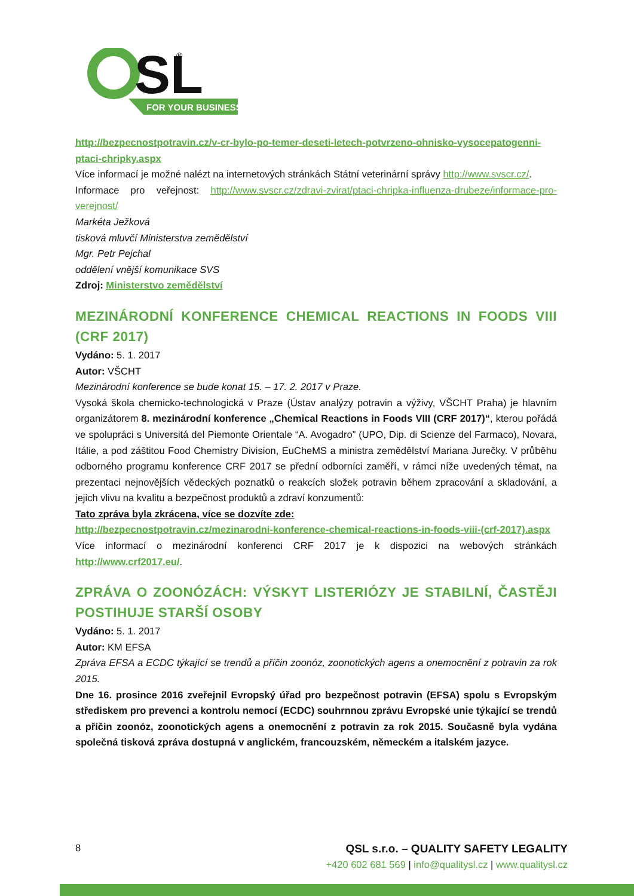SL
FOR YOUR BUSINESS
®
http://bezpecnostpotravin.cz/v-cr-bylo-po-temer-deseti-letech-potvrzeno-ohnisko-vysocepatogenni-ptaci-chripky.aspx
Více informací je možné nalézt na internetových stránkách Státní veterinární správy http://www.svscr.cz/.
Informace pro veřejnost: http://www.svscr.cz/zdravi-zvirat/ptaci-chripka-influenza-drubeze/informace-pro-verejnost/
Markéta Ježková
tisková mluvčí Ministerstva zemědělství
Mgr. Petr Pejchal
oddělení vnější komunikace SVS
Zdroj: Ministerstvo zemědělství
MEZINÁRODNÍ KONFERENCE CHEMICAL REACTIONS IN FOODS VIII (CRF 2017)
Vydáno: 5. 1. 2017
Autor: VŠCHT
Mezinárodní konference se bude konat 15. – 17. 2. 2017 v Praze.
Vysoká škola chemicko-technologická v Praze (Ústav analýzy potravin a výživy, VŠCHT Praha) je hlavním organizátorem 8. mezinárodní konference „Chemical Reactions in Foods VIII (CRF 2017)“, kterou pořádá ve spolupráci s Universitá del Piemonte Orientale “A. Avogadro” (UPO, Dip. di Scienze del Farmaco), Novara, Itálie, a pod záštitou Food Chemistry Division, EuCheMS a ministra zemědělství Mariana Jurečky. V průběhu odborného programu konference CRF 2017 se přední odborníci zaměří, v rámci níže uvedených témat, na prezentaci nejnovějších vědeckých poznatků o reakcích složek potravin během zpracování a skladování, a jejich vlivu na kvalitu a bezpečnost produktů a zdraví konzumentů:
Tato zpráva byla zkrácena, více se dozvíte zde:
http://bezpecnostpotravin.cz/mezinarodni-konference-chemical-reactions-in-foods-viii-(crf-2017).aspx
Více informací o mezinárodní konferenci CRF 2017 je k dispozici na webových stránkách http://www.crf2017.eu/.
ZPRÁVA O ZOONÓZÁCH: VÝSKYT LISTERIÓZY JE STABILNÍ, ČASTĚJI POSTIHUJE STARŠÍ OSOBY
Vydáno: 5. 1. 2017
Autor: KM EFSA
Zpráva EFSA a ECDC týkající se trendů a příčin zoonóz, zoonotických agens a onemocnění z potravin za rok 2015.
Dne 16. prosince 2016 zveřejnil Evropský úřad pro bezpečnost potravin (EFSA) spolu s Evropským střediskem pro prevenci a kontrolu nemocí (ECDC) souhrnnou zprávu Evropské unie týkající se trendů a příčin zoonóz, zoonotických agens a onemocnění z potravin za rok 2015. Současně byla vydána společná tisková zpráva dostupná v anglickém, francouzském, německém a italském jazyce.
8 QSL s.r.o. – QUALITY SAFETY LEGALITY
+420 602 681 569 | info@qualitysl.cz | www.qualitysl.cz